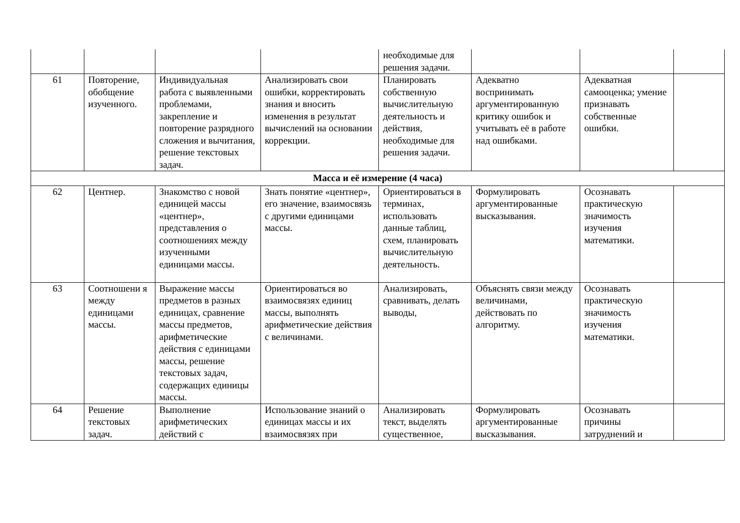| | | | | необходимые для решения задачи. | | | |
| 61 | Повторение, обобщение изученного. | Индивидуальная работа с выявленными проблемами, закрепление и повторение разрядного сложения и вычитания, решение текстовых задач. | Анализировать свои ошибки, корректировать знания и вносить изменения в результат вычислений на основании коррекции. | Планировать собственную вычислительную деятельность и действия, необходимые для решения задачи. | Адекватно воспринимать аргументированную критику ошибок и учитывать её в работе над ошибками. | Адекватная самооценка; умение признавать собственные ошибки. | |
| Масса и её измерение (4 часа) | | | | | | | |
| 62 | Центнер. | Знакомство с новой единицей массы «центнер», представления о соотношениях между изученными единицами массы. | Знать понятие «центнер», его значение, взаимосвязь с другими единицами массы. | Ориентироваться в терминах, использовать данные таблиц, схем, планировать вычислительную деятельность. | Формулировать аргументированные высказывания. | Осознавать практическую значимость изучения математики. | |
| 63 | Соотношени я между единицами массы. | Выражение массы предметов в разных единицах, сравнение массы предметов, арифметические действия с единицами массы, решение текстовых задач, содержащих единицы массы. | Ориентироваться во взаимосвязях единиц массы, выполнять арифметические действия с величинами. | Анализировать, сравнивать, делать выводы, | Объяснять связи между величинами, действовать по алгоритму. | Осознавать практическую значимость изучения математики. | |
| 64 | Решение текстовых задач. | Выполнение арифметических действий с | Использование знаний о единицах массы и их взаимосвязях при | Анализировать текст, выделять существенное, | Формулировать аргументированные высказывания. | Осознавать причины затруднений и | |